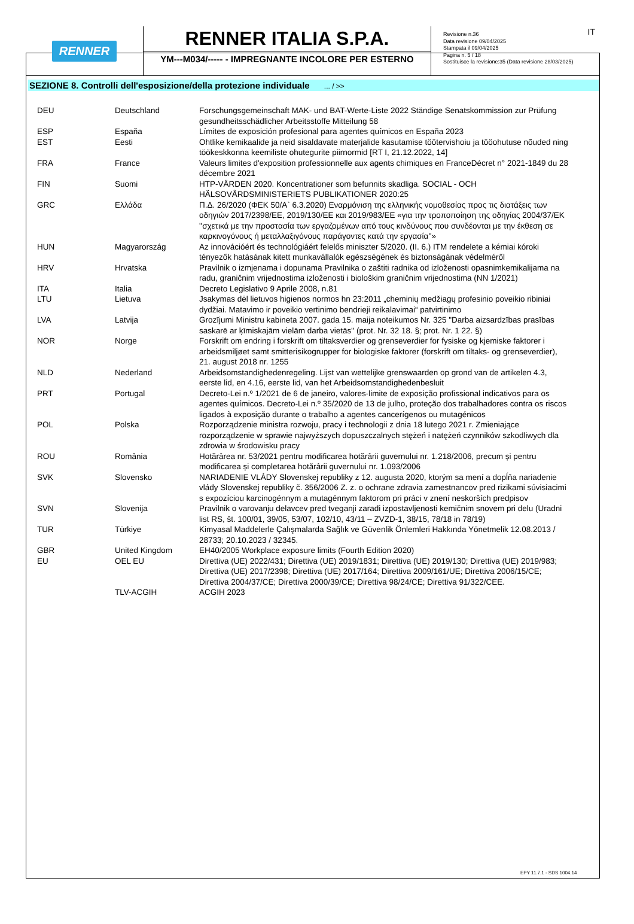RENNER
RENNER ITALIA S.P.A.
YM---M034/----- - IMPREGNANTE INCOLORE PER ESTERNO
Revisione n.36
Data revisione 09/04/2025
Stampata il 09/04/2025
Pagina n. 5 / 18
Sostituisce la revisione:35 (Data revisione 28/03/2025)
IT
SEZIONE 8. Controlli dell'esposizione/della protezione individuale ... / >>
| DEU | Deutschland | Forschungsgemeinschaft MAK- und BAT-Werte-Liste 2022 Ständige Senatskommission zur Prüfung gesundheitsschädlicher Arbeitsstoffe Mitteilung 58 |
| ESP | España | Límites de exposición profesional para agentes químicos en España 2023 |
| EST | Eesti | Ohtlike kemikaalide ja neid sisaldavate materjalide kasutamise töötervishoiu ja tööohutuse nõuded ning töökeskkonna keemiliste ohutegurite piirnormid [RT I, 21.12.2022, 14] |
| FRA | France | Valeurs limites d'exposition professionnelle aux agents chimiques en FranceDécret n° 2021-1849 du 28 décembre 2021 |
| FIN | Suomi | HTP-VÄRDEN 2020. Koncentrationer som befunnits skadliga. SOCIAL - OCH HÄLSOVÅRDSMINISTERIETS PUBLIKATIONER 2020:25 |
| GRC | Ελλάδα | Π.Δ. 26/2020 (ΦΕΚ 50/Α` 6.3.2020) Εναρμόνιση της ελληνικής νομοθεσίας προς τις διατάξεις των οδηγιών 2017/2398/ΕΕ, 2019/130/ΕΕ και 2019/983/ΕΕ «για την τροποποίηση της οδηγίας 2004/37/ΕΚ ''σχετικά με την προστασία των εργαζομένων από τους κινδύνους που συνδέονται με την έκθεση σε καρκινογόνους ή μεταλλαξιγόνους παράγοντες κατά την εργασία''» |
| HUN | Magyarország | Az innovációért és technológiáért felelős miniszter 5/2020. (II. 6.) ITM rendelete a kémiai kóroki tényezők hatásának kitett munkavállalók egészségének és biztonságának védelméről |
| HRV | Hrvatska | Pravilnik o izmjenama i dopunama Pravilnika o zaštiti radnika od izloženosti opasnimkemikalijama na radu, graničnim vrijednostima izloženosti i biološkim graničnim vrijednostima (NN 1/2021) |
| ITA | Italia | Decreto Legislativo 9 Aprile 2008, n.81 |
| LTU | Lietuva | Jsakymas dėl lietuvos higienos normos hn 23:2011 „cheminių medžiagų profesinio poveikio ribiniai dydžiai. Matavimo ir poveikio vertinimo bendrieji reikalavimai“ patvirtinimo |
| LVA | Latvija | Grozījumi Ministru kabineta 2007. gada 15. maija noteikumos Nr. 325 "Darba aizsardzības prasības saskarē ar ķīmiskajām vielām darba vietās" (prot. Nr. 32 18. §; prot. Nr. 1 22. §) |
| NOR | Norge | Forskrift om endring i forskrift om tiltaksverdier og grenseverdier for fysiske og kjemiske faktorer i arbeidsmiljøet samt smitterisikogrupper for biologiske faktorer (forskrift om tiltaks- og grenseverdier), 21. august 2018 nr. 1255 |
| NLD | Nederland | Arbeidsomstandighedenregeling. Lijst van wettelijke grenswaarden op grond van de artikelen 4.3, eerste lid, en 4.16, eerste lid, van het Arbeidsomstandighedenbesluit |
| PRT | Portugal | Decreto-Lei n.º 1/2021 de 6 de janeiro, valores-limite de exposição profissional indicativos para os agentes químicos. Decreto-Lei n.º 35/2020 de 13 de julho, proteção dos trabalhadores contra os riscos ligados à exposição durante o trabalho a agentes cancerígenos ou mutagénicos |
| POL | Polska | Rozporządzenie ministra rozwoju, pracy i technologii z dnia 18 lutego 2021 r. Zmieniające rozporządzenie w sprawie najwyższych dopuszczalnych stężeń i natężeń czynników szkodliwych dla zdrowia w środowisku pracy |
| ROU | România | Hotărârea nr. 53/2021 pentru modificarea hotărârii guvernului nr. 1.218/2006, precum și pentru modificarea și completarea hotărârii guvernului nr. 1.093/2006 |
| SVK | Slovensko | NARIADENIE VLÁDY Slovenskej republiky z 12. augusta 2020, ktorým sa mení a dopĺňa nariadenie vlády Slovenskej republiky č. 356/2006 Z. z. o ochrane zdravia zamestnancov pred rizikami súvisiacimi s expozíciou karcinogénnym a mutagénnym faktorom pri práci v znení neskorších predpisov |
| SVN | Slovenija | Pravilnik o varovanju delavcev pred tveganji zaradi izpostavljenosti kemičnim snovem pri delu (Uradni list RS, št. 100/01, 39/05, 53/07, 102/10, 43/11 – ZVZD-1, 38/15, 78/18 in 78/19) |
| TUR | Türkiye | Kimyasal Maddelerle Çalışmalarda Sağlık ve Güvenlik Önlemleri Hakkında Yönetmelik 12.08.2013 / 28733; 20.10.2023 / 32345. |
| GBR | United Kingdom | EH40/2005 Workplace exposure limits (Fourth Edition 2020) |
| EU | OEL EU | Direttiva (UE) 2022/431; Direttiva (UE) 2019/1831; Direttiva (UE) 2019/130; Direttiva (UE) 2019/983; Direttiva (UE) 2017/2398; Direttiva (UE) 2017/164; Direttiva 2009/161/UE; Direttiva 2006/15/CE; Direttiva 2004/37/CE; Direttiva 2000/39/CE; Direttiva 98/24/CE; Direttiva 91/322/CEE. |
| | TLV-ACGIH | ACGIH 2023 |
EPY 11.7.1 - SDS 1004.14